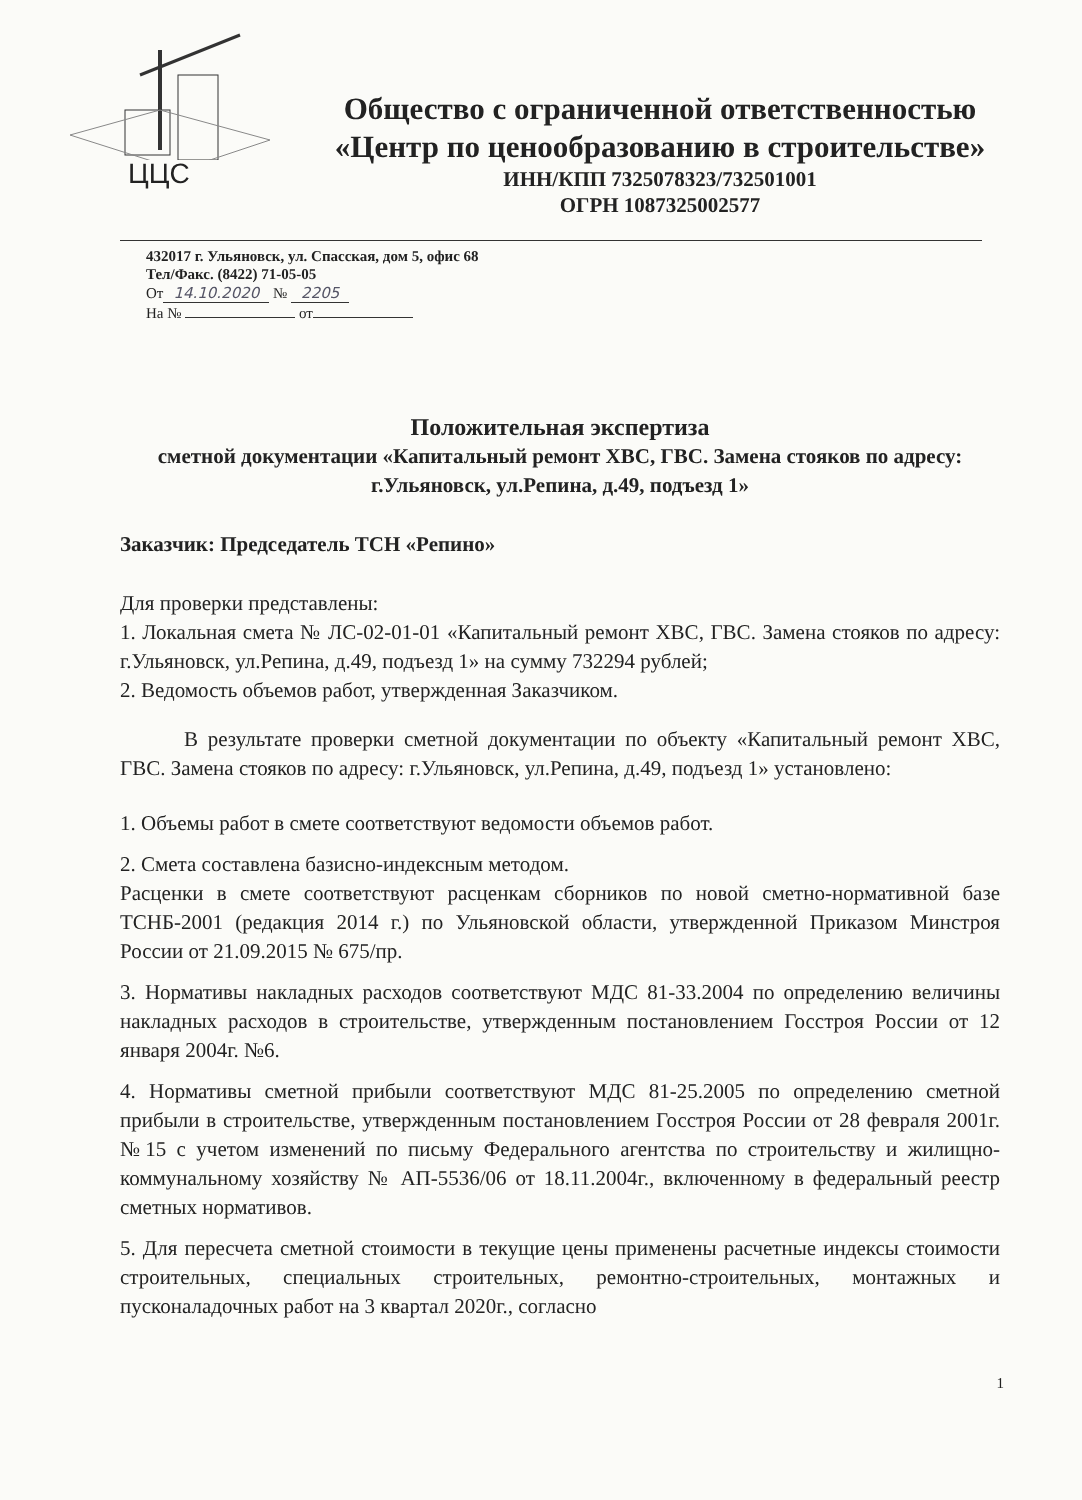ЦЦС
Общество с ограниченной ответственностью
«Центр по ценообразованию в строительстве»
ИНН/КПП 7325078323/732501001
ОГРН 1087325002577
432017 г. Ульяновск, ул. Спасская, дом 5, офис 68
Тел/Факс. (8422) 71-05-05
От 14.10.2020 № 2205
На № от
Положительная экспертиза
сметной документации «Капитальный ремонт ХВС, ГВС. Замена стояков по адресу: г.Ульяновск, ул.Репина, д.49, подъезд 1»
Заказчик: Председатель ТСН «Репино»
Для проверки представлены:
1. Локальная смета № ЛС-02-01-01 «Капитальный ремонт ХВС, ГВС. Замена стояков по адресу: г.Ульяновск, ул.Репина, д.49, подъезд 1» на сумму 732294 рублей;
2. Ведомость объемов работ, утвержденная Заказчиком.
В результате проверки сметной документации по объекту «Капитальный ремонт ХВС, ГВС. Замена стояков по адресу: г.Ульяновск, ул.Репина, д.49, подъезд 1» установлено:
1. Объемы работ в смете соответствуют ведомости объемов работ.
2. Смета составлена базисно-индексным методом.
Расценки в смете соответствуют расценкам сборников по новой сметно-нормативной базе ТСНБ-2001 (редакция 2014 г.) по Ульяновской области, утвержденной Приказом Минстроя России от 21.09.2015 № 675/пр.
3. Нормативы накладных расходов соответствуют МДС 81-33.2004 по определению величины накладных расходов в строительстве, утвержденным постановлением Госстроя России от 12 января 2004г. №6.
4. Нормативы сметной прибыли соответствуют МДС 81-25.2005 по определению сметной прибыли в строительстве, утвержденным постановлением Госстроя России от 28 февраля 2001г. №15 с учетом изменений по письму Федерального агентства по строительству и жилищно-коммунальному хозяйству № АП-5536/06 от 18.11.2004г., включенному в федеральный реестр сметных нормативов.
5. Для пересчета сметной стоимости в текущие цены применены расчетные индексы стоимости строительных, специальных строительных, ремонтно-строительных, монтажных и пусконаладочных работ на 3 квартал 2020г., согласно
1